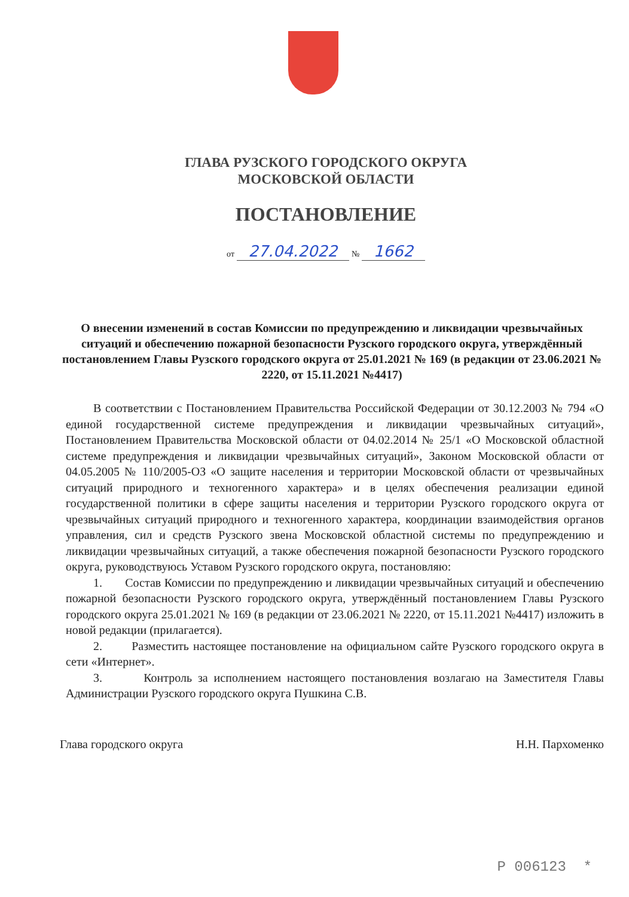ГЛАВА РУЗСКОГО ГОРОДСКОГО ОКРУГА
МОСКОВСКОЙ ОБЛАСТИ
ПОСТАНОВЛЕНИЕ
от 27.04.2022 № 1662
О внесении изменений в состав Комиссии по предупреждению и ликвидации чрезвычайных ситуаций и обеспечению пожарной безопасности Рузского городского округа, утверждённый постановлением Главы Рузского городского округа от 25.01.2021 № 169 (в редакции от 23.06.2021 № 2220, от 15.11.2021 №4417)
В соответствии с Постановлением Правительства Российской Федерации от 30.12.2003 № 794 «О единой государственной системе предупреждения и ликвидации чрезвычайных ситуаций», Постановлением Правительства Московской области от 04.02.2014 № 25/1 «О Московской областной системе предупреждения и ликвидации чрезвычайных ситуаций», Законом Московской области от 04.05.2005 № 110/2005-ОЗ «О защите населения и территории Московской области от чрезвычайных ситуаций природного и техногенного характера» и в целях обеспечения реализации единой государственной политики в сфере защиты населения и территории Рузского городского округа от чрезвычайных ситуаций природного и техногенного характера, координации взаимодействия органов управления, сил и средств Рузского звена Московской областной системы по предупреждению и ликвидации чрезвычайных ситуаций, а также обеспечения пожарной безопасности Рузского городского округа, руководствуюсь Уставом Рузского городского округа, постановляю:
1. Состав Комиссии по предупреждению и ликвидации чрезвычайных ситуаций и обеспечению пожарной безопасности Рузского городского округа, утверждённый постановлением Главы Рузского городского округа 25.01.2021 № 169 (в редакции от 23.06.2021 № 2220, от 15.11.2021 №4417) изложить в новой редакции (прилагается).
2. Разместить настоящее постановление на официальном сайте Рузского городского округа в сети «Интернет».
3. Контроль за исполнением настоящего постановления возлагаю на Заместителя Главы Администрации Рузского городского округа Пушкина С.В.
Глава городского округа Н.Н. Пархоменко
Р 006123 *